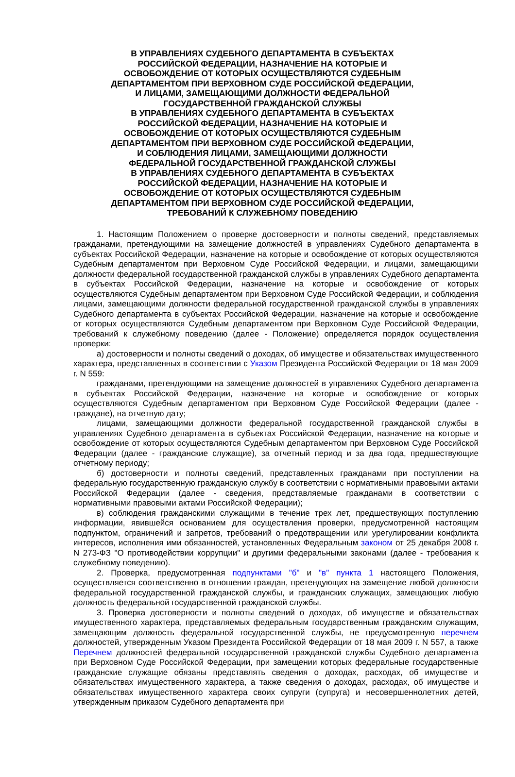В УПРАВЛЕНИЯХ СУДЕБНОГО ДЕПАРТАМЕНТА В СУБЪЕКТАХ РОССИЙСКОЙ ФЕДЕРАЦИИ, НАЗНАЧЕНИЕ НА КОТОРЫЕ И ОСВОБОЖДЕНИЕ ОТ КОТОРЫХ ОСУЩЕСТВЛЯЮТСЯ СУДЕБНЫМ ДЕПАРТАМЕНТОМ ПРИ ВЕРХОВНОМ СУДЕ РОССИЙСКОЙ ФЕДЕРАЦИИ, И ЛИЦАМИ, ЗАМЕЩАЮЩИМИ ДОЛЖНОСТИ ФЕДЕРАЛЬНОЙ ГОСУДАРСТВЕННОЙ ГРАЖДАНСКОЙ СЛУЖБЫ
В УПРАВЛЕНИЯХ СУДЕБНОГО ДЕПАРТАМЕНТА В СУБЪЕКТАХ РОССИЙСКОЙ ФЕДЕРАЦИИ, НАЗНАЧЕНИЕ НА КОТОРЫЕ И ОСВОБОЖДЕНИЕ ОТ КОТОРЫХ ОСУЩЕСТВЛЯЮТСЯ СУДЕБНЫМ ДЕПАРТАМЕНТОМ ПРИ ВЕРХОВНОМ СУДЕ РОССИЙСКОЙ ФЕДЕРАЦИИ, И СОБЛЮДЕНИЯ ЛИЦАМИ, ЗАМЕЩАЮЩИМИ ДОЛЖНОСТИ ФЕДЕРАЛЬНОЙ ГОСУДАРСТВЕННОЙ ГРАЖДАНСКОЙ СЛУЖБЫ
В УПРАВЛЕНИЯХ СУДЕБНОГО ДЕПАРТАМЕНТА В СУБЪЕКТАХ РОССИЙСКОЙ ФЕДЕРАЦИИ, НАЗНАЧЕНИЕ НА КОТОРЫЕ И ОСВОБОЖДЕНИЕ ОТ КОТОРЫХ ОСУЩЕСТВЛЯЮТСЯ СУДЕБНЫМ ДЕПАРТАМЕНТОМ ПРИ ВЕРХОВНОМ СУДЕ РОССИЙСКОЙ ФЕДЕРАЦИИ, ТРЕБОВАНИЙ К СЛУЖЕБНОМУ ПОВЕДЕНИЮ
1. Настоящим Положением о проверке достоверности и полноты сведений, представляемых гражданами, претендующими на замещение должностей в управлениях Судебного департамента в субъектах Российской Федерации, назначение на которые и освобождение от которых осуществляются Судебным департаментом при Верховном Суде Российской Федерации, и лицами, замещающими должности федеральной государственной гражданской службы в управлениях Судебного департамента в субъектах Российской Федерации, назначение на которые и освобождение от которых осуществляются Судебным департаментом при Верховном Суде Российской Федерации, и соблюдения лицами, замещающими должности федеральной государственной гражданской службы в управлениях Судебного департамента в субъектах Российской Федерации, назначение на которые и освобождение от которых осуществляются Судебным департаментом при Верховном Суде Российской Федерации, требований к служебному поведению (далее - Положение) определяется порядок осуществления проверки:
а) достоверности и полноты сведений о доходах, об имуществе и обязательствах имущественного характера, представленных в соответствии с Указом Президента Российской Федерации от 18 мая 2009 г. N 559:
гражданами, претендующими на замещение должностей в управлениях Судебного департамента в субъектах Российской Федерации, назначение на которые и освобождение от которых осуществляются Судебным департаментом при Верховном Суде Российской Федерации (далее - граждане), на отчетную дату;
лицами, замещающими должности федеральной государственной гражданской службы в управлениях Судебного департамента в субъектах Российской Федерации, назначение на которые и освобождение от которых осуществляются Судебным департаментом при Верховном Суде Российской Федерации (далее - гражданские служащие), за отчетный период и за два года, предшествующие отчетному периоду;
б) достоверности и полноты сведений, представленных гражданами при поступлении на федеральную государственную гражданскую службу в соответствии с нормативными правовыми актами Российской Федерации (далее - сведения, представляемые гражданами в соответствии с нормативными правовыми актами Российской Федерации);
в) соблюдения гражданскими служащими в течение трех лет, предшествующих поступлению информации, явившейся основанием для осуществления проверки, предусмотренной настоящим подпунктом, ограничений и запретов, требований о предотвращении или урегулировании конфликта интересов, исполнения ими обязанностей, установленных Федеральным законом от 25 декабря 2008 г. N 273-ФЗ "О противодействии коррупции" и другими федеральными законами (далее - требования к служебному поведению).
2. Проверка, предусмотренная подпунктами "б" и "в" пункта 1 настоящего Положения, осуществляется соответственно в отношении граждан, претендующих на замещение любой должности федеральной государственной гражданской службы, и гражданских служащих, замещающих любую должность федеральной государственной гражданской службы.
3. Проверка достоверности и полноты сведений о доходах, об имуществе и обязательствах имущественного характера, представляемых федеральным государственным гражданским служащим, замещающим должность федеральной государственной службы, не предусмотренную перечнем должностей, утвержденным Указом Президента Российской Федерации от 18 мая 2009 г. N 557, а также Перечнем должностей федеральной государственной гражданской службы Судебного департамента при Верховном Суде Российской Федерации, при замещении которых федеральные государственные гражданские служащие обязаны представлять сведения о доходах, расходах, об имуществе и обязательствах имущественного характера, а также сведения о доходах, расходах, об имуществе и обязательствах имущественного характера своих супруги (супруга) и несовершеннолетних детей, утвержденным приказом Судебного департамента при